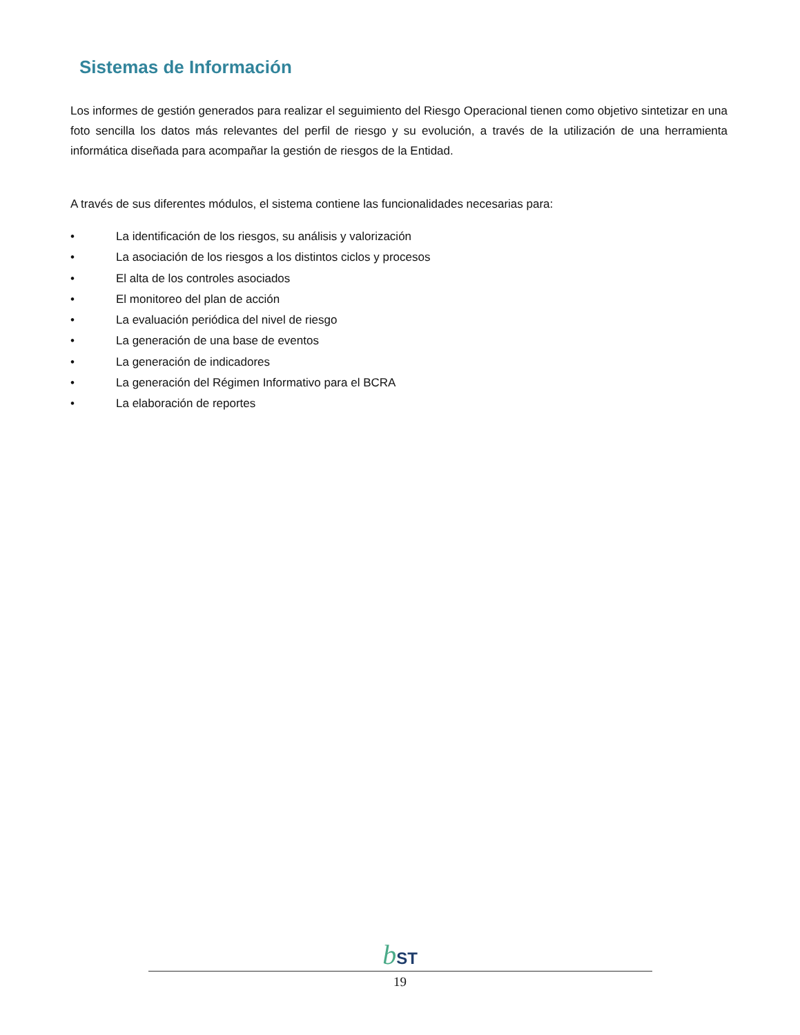Sistemas de Información
Los informes de gestión generados para realizar el seguimiento del Riesgo Operacional tienen como objetivo sintetizar en una foto sencilla los datos más relevantes del perfil de riesgo y su evolución, a través de la utilización de una herramienta informática diseñada para acompañar la gestión de riesgos de la Entidad.
A través de sus diferentes módulos, el sistema contiene las funcionalidades necesarias para:
• La identificación de los riesgos, su análisis y valorización
• La asociación de los riesgos a los distintos ciclos y procesos
• El alta de los controles asociados
• El monitoreo del plan de acción
• La evaluación periódica del nivel de riesgo
• La generación de una base de eventos
• La generación de indicadores
• La generación del Régimen Informativo para el BCRA
• La elaboración de reportes
bST
19